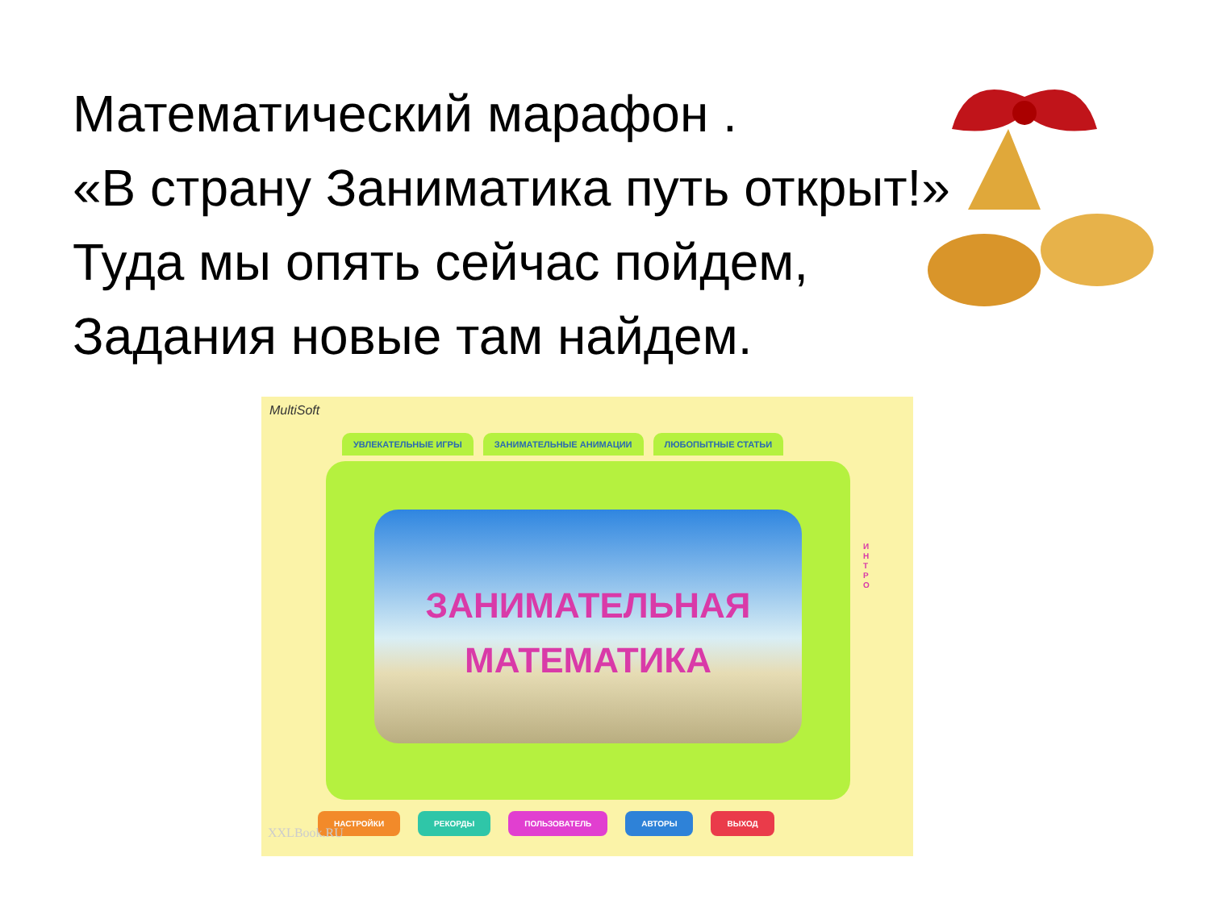Математический марафон .
«В страну Заниматика путь открыт!»
Туда мы опять сейчас пойдем,
Задания новые там найдем.
MultiSoft
УВЛЕКАТЕЛЬНЫЕ ИГРЫ ЗАНИМАТЕЛЬНЫЕ АНИМАЦИИ ЛЮБОПЫТНЫЕ СТАТЬИ
ЗАНИМАТЕЛЬНАЯ
МАТЕМАТИКА
И Н Т Р О
НАСТРОЙКИ РЕКОРДЫ ПОЛЬЗОВАТЕЛЬ АВТОРЫ ВЫХОД
XXLBook.RU